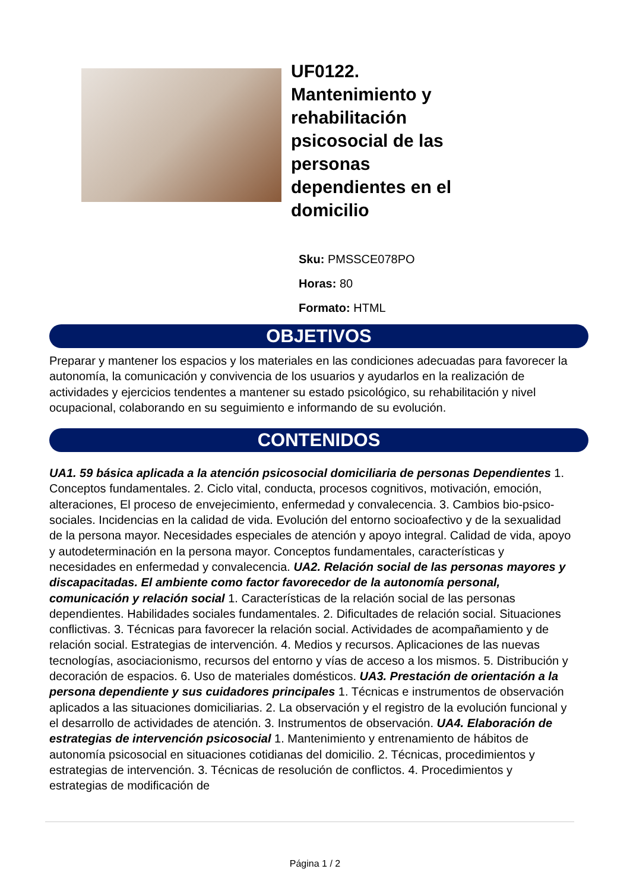UF0122. Mantenimiento y rehabilitación psicosocial de las personas dependientes en el domicilio
Sku: PMSSCE078PO
Horas: 80
Formato: HTML
OBJETIVOS
Preparar y mantener los espacios y los materiales en las condiciones adecuadas para favorecer la autonomía, la comunicación y convivencia de los usuarios y ayudarlos en la realización de actividades y ejercicios tendentes a mantener su estado psicológico, su rehabilitación y nivel ocupacional, colaborando en su seguimiento e informando de su evolución.
CONTENIDOS
UA1. 59 básica aplicada a la atención psicosocial domiciliaria de personas Dependientes 1. Conceptos fundamentales. 2. Ciclo vital, conducta, procesos cognitivos, motivación, emoción, alteraciones, El proceso de envejecimiento, enfermedad y convalecencia. 3. Cambios bio-psico-sociales. Incidencias en la calidad de vida. Evolución del entorno socioafectivo y de la sexualidad de la persona mayor. Necesidades especiales de atención y apoyo integral. Calidad de vida, apoyo y autodeterminación en la persona mayor. Conceptos fundamentales, características y necesidades en enfermedad y convalecencia. UA2. Relación social de las personas mayores y discapacitadas. El ambiente como factor favorecedor de la autonomía personal, comunicación y relación social 1. Características de la relación social de las personas dependientes. Habilidades sociales fundamentales. 2. Dificultades de relación social. Situaciones conflictivas. 3. Técnicas para favorecer la relación social. Actividades de acompañamiento y de relación social. Estrategias de intervención. 4. Medios y recursos. Aplicaciones de las nuevas tecnologías, asociacionismo, recursos del entorno y vías de acceso a los mismos. 5. Distribución y decoración de espacios. 6. Uso de materiales domésticos. UA3. Prestación de orientación a la persona dependiente y sus cuidadores principales 1. Técnicas e instrumentos de observación aplicados a las situaciones domiciliarias. 2. La observación y el registro de la evolución funcional y el desarrollo de actividades de atención. 3. Instrumentos de observación. UA4. Elaboración de estrategias de intervención psicosocial 1. Mantenimiento y entrenamiento de hábitos de autonomía psicosocial en situaciones cotidianas del domicilio. 2. Técnicas, procedimientos y estrategias de intervención. 3. Técnicas de resolución de conflictos. 4. Procedimientos y estrategias de modificación de
Página 1 / 2